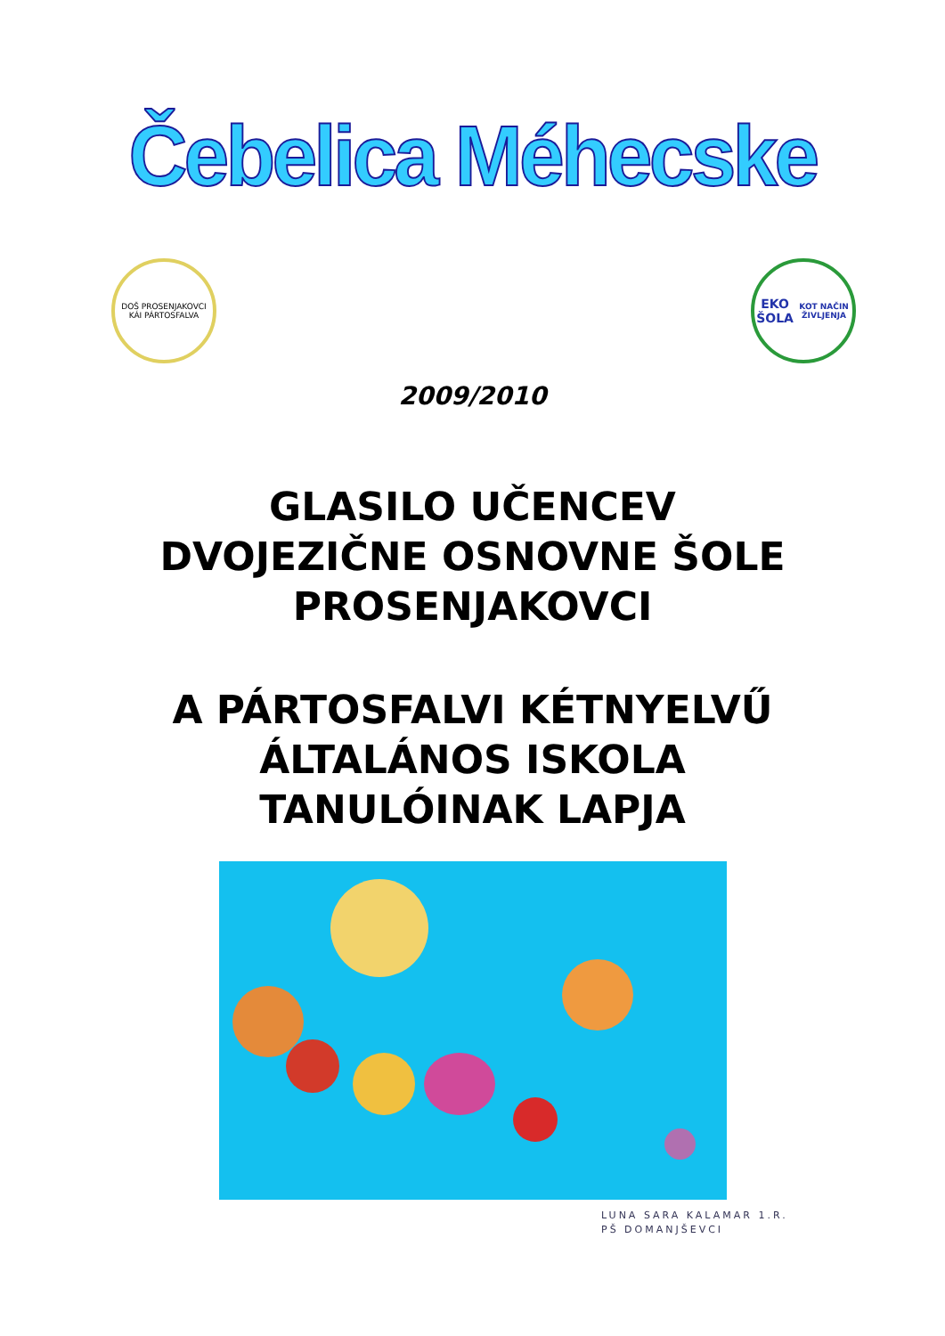Čebelica Méhecske
DOŠ PROSENJAKOVCI
KÁI PÁRTOSFALVA
EKO ŠOLA
KOT NAČIN ŽIVLJENJA
2009/2010
GLASILO UČENCEV
DVOJEZIČNE OSNOVNE ŠOLE
PROSENJAKOVCI
A PÁRTOSFALVI KÉTNYELVŰ
ÁLTALÁNOS ISKOLA
TANULÓINAK LAPJA
LUNA SARA KALAMAR 1.R.
PŠ DOMANJŠEVCI